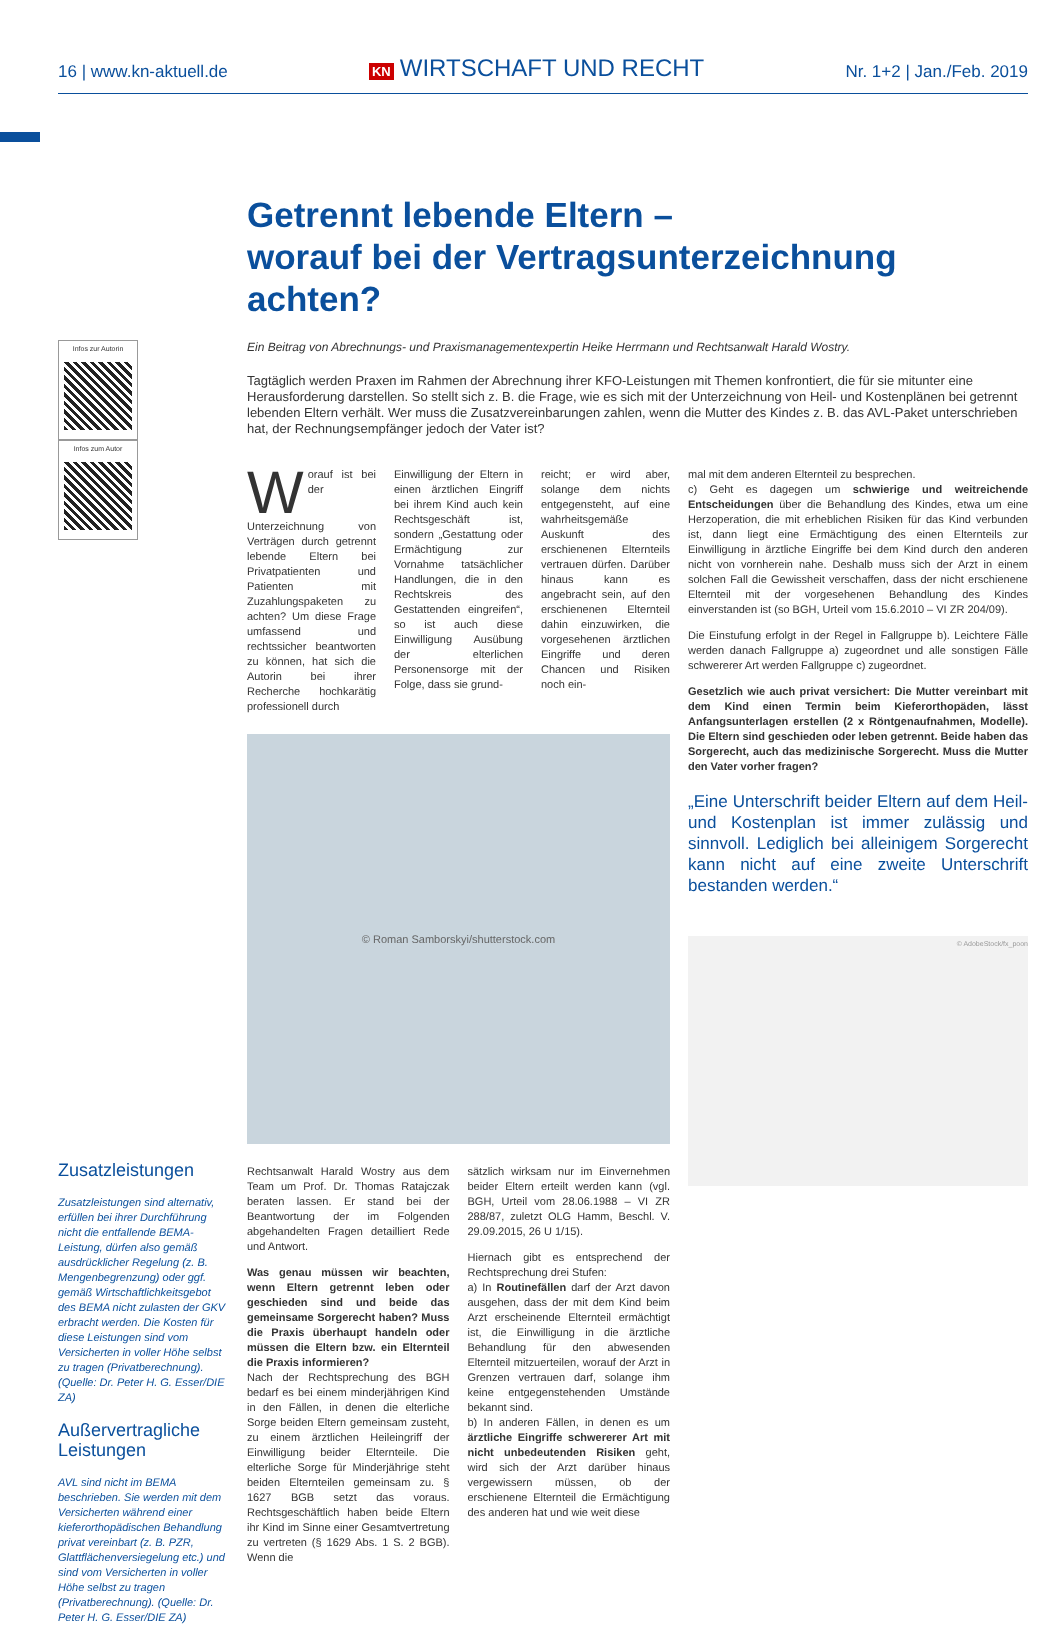16 | www.kn-aktuell.de KN WIRTSCHAFT UND RECHT Nr. 1+2 | Jan./Feb. 2019
Getrennt lebende Eltern –
worauf bei der Vertragsunterzeichnung achten?
Infos zur Autorin Infos zum Autor
Zusatzleistungen
Zusatzleistungen sind alternativ, erfüllen bei ihrer Durchführung nicht die entfallende BEMA-Leistung, dürfen also gemäß ausdrücklicher Regelung (z. B. Mengenbegrenzung) oder ggf. gemäß Wirtschaftlichkeitsgebot des BEMA nicht zulasten der GKV erbracht werden. Die Kosten für diese Leistungen sind vom Versicherten in voller Höhe selbst zu tragen (Privatberechnung). (Quelle: Dr. Peter H. G. Esser/DIE ZA)
Außervertragliche Leistungen
AVL sind nicht im BEMA beschrieben. Sie werden mit dem Versicherten während einer kieferorthopädischen Behandlung privat vereinbart (z. B. PZR, Glattflächenversiegelung etc.) und sind vom Versicherten in voller Höhe selbst zu tragen (Privatberechnung). (Quelle: Dr. Peter H. G. Esser/DIE ZA)
Ein Beitrag von Abrechnungs- und Praxismanagementexpertin Heike Herrmann und Rechtsanwalt Harald Wostry.
Tagtäglich werden Praxen im Rahmen der Abrechnung ihrer KFO-Leistungen mit Themen konfrontiert, die für sie mitunter eine Herausforderung darstellen. So stellt sich z. B. die Frage, wie es sich mit der Unterzeichnung von Heil- und Kostenplänen bei getrennt lebenden Eltern verhält. Wer muss die Zusatzvereinbarungen zahlen, wenn die Mutter des Kindes z. B. das AVL-Paket unterschrieben hat, der Rechnungsempfänger jedoch der Vater ist?
Worauf ist bei der Unterzeichnung von Verträgen durch getrennt lebende Eltern bei Privatpatienten und Patienten mit Zuzahlungspaketen zu achten? Um diese Frage umfassend und rechtssicher beantworten zu können, hat sich die Autorin bei ihrer Recherche hochkarätig professionell durch
Einwilligung der Eltern in einen ärztlichen Eingriff bei ihrem Kind auch kein Rechtsgeschäft ist, sondern „Gestattung oder Ermächtigung zur Vornahme tatsächlicher Handlungen, die in den Rechtskreis des Gestattenden eingreifen“, so ist auch diese Einwilligung Ausübung der elterlichen Personensorge mit der Folge, dass sie grund-
reicht; er wird aber, solange dem nichts entgegensteht, auf eine wahrheitsgemäße Auskunft des erschienenen Elternteils vertrauen dürfen. Darüber hinaus kann es angebracht sein, auf den erschienenen Elternteil dahin einzuwirken, die vorgesehenen ärztlichen Eingriffe und deren Chancen und Risiken noch ein-
© Roman Samborskyi/shutterstock.com
Rechtsanwalt Harald Wostry aus dem Team um Prof. Dr. Thomas Ratajczak beraten lassen. Er stand bei der Beantwortung der im Folgenden abgehandelten Fragen detailliert Rede und Antwort.
Was genau müssen wir beachten, wenn Eltern getrennt leben oder geschieden sind und beide das gemeinsame Sorgerecht haben? Muss die Praxis überhaupt handeln oder müssen die Eltern bzw. ein Elternteil die Praxis informieren?
Nach der Rechtsprechung des BGH bedarf es bei einem minderjährigen Kind in den Fällen, in denen die elterliche Sorge beiden Eltern gemeinsam zusteht, zu einem ärztlichen Heileingriff der Einwilligung beider Elternteile. Die elterliche Sorge für Minderjährige steht beiden Elternteilen gemeinsam zu. § 1627 BGB setzt das voraus. Rechtsgeschäftlich haben beide Eltern ihr Kind im Sinne einer Gesamtvertretung zu vertreten (§ 1629 Abs. 1 S. 2 BGB). Wenn die
sätzlich wirksam nur im Einvernehmen beider Eltern erteilt werden kann (vgl. BGH, Urteil vom 28.06.1988 – VI ZR 288/87, zuletzt OLG Hamm, Beschl. V. 29.09.2015, 26 U 1/15).
Hiernach gibt es entsprechend der Rechtsprechung drei Stufen:
a) In Routinefällen darf der Arzt davon ausgehen, dass der mit dem Kind beim Arzt erscheinende Elternteil ermächtigt ist, die Einwilligung in die ärztliche Behandlung für den abwesenden Elternteil mitzuerteilen, worauf der Arzt in Grenzen vertrauen darf, solange ihm keine entgegenstehenden Umstände bekannt sind.
b) In anderen Fällen, in denen es um ärztliche Eingriffe schwererer Art mit nicht unbedeutenden Risiken geht, wird sich der Arzt darüber hinaus vergewissern müssen, ob der erschienene Elternteil die Ermächtigung des anderen hat und wie weit diese
mal mit dem anderen Elternteil zu besprechen.
c) Geht es dagegen um schwierige und weitreichende Entscheidungen über die Behandlung des Kindes, etwa um eine Herzoperation, die mit erheblichen Risiken für das Kind verbunden ist, dann liegt eine Ermächtigung des einen Elternteils zur Einwilligung in ärztliche Eingriffe bei dem Kind durch den anderen nicht von vornherein nahe. Deshalb muss sich der Arzt in einem solchen Fall die Gewissheit verschaffen, dass der nicht erschienene Elternteil mit der vorgesehenen Behandlung des Kindes einverstanden ist (so BGH, Urteil vom 15.6.2010 – VI ZR 204/09).
Die Einstufung erfolgt in der Regel in Fallgruppe b). Leichtere Fälle werden danach Fallgruppe a) zugeordnet und alle sonstigen Fälle schwererer Art werden Fallgruppe c) zugeordnet.
Gesetzlich wie auch privat versichert: Die Mutter vereinbart mit dem Kind einen Termin beim Kieferorthopäden, lässt Anfangsunterlagen erstellen (2 x Röntgenaufnahmen, Modelle). Die Eltern sind geschieden oder leben getrennt. Beide haben das Sorgerecht, auch das medizinische Sorgerecht. Muss die Mutter den Vater vorher fragen?
„Eine Unterschrift beider Eltern auf dem Heil- und Kostenplan ist immer zulässig und sinnvoll. Lediglich bei alleinigem Sorgerecht kann nicht auf eine zweite Unterschrift bestanden werden.“
© AdobeStock/fx_poon